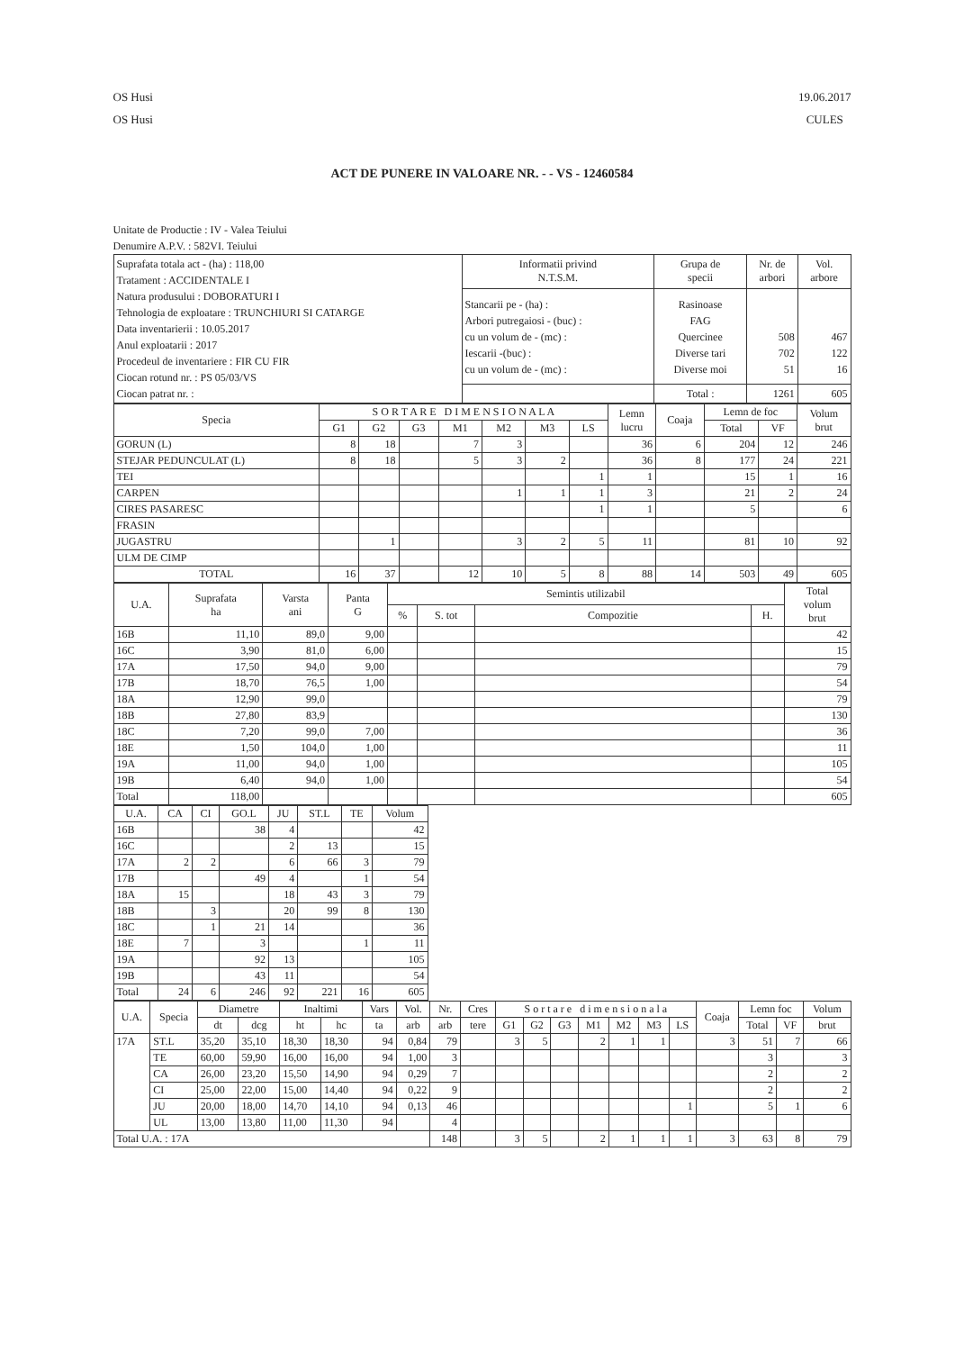OS Husi
OS Husi
19.06.2017
CULES
ACT DE PUNERE IN VALOARE NR. - - VS - 12460584
Unitate de Productie : IV - Valea Teiului
Denumire A.P.V. : 582VI. Teiului
| Suprafata totala act - (ha) : 118,00 Tratament : ACCIDENTALE I Natura produsului : DOBORATURI I Tehnologia de exploatare : TRUNCHIURI SI CATARGE Data inventarierii : 10.05.2017 Anul exploatarii : 2017 Procedeul de inventariere : FIR CU FIR Ciocan rotund nr. : PS 05/03/VS Ciocan patrat nr. : | Informatii privind N.T.S.M. | Grupa de specii | Nr. de arbori | Vol. arbore |
| | Stancarii pe - (ha) : Arbori putregaiosi - (buc) : cu un volum de - (mc) : Iescarii -(buc) : cu un volum de - (mc) : | Rasinoase FAG Quercinee Diverse tari Diverse moi | 508 702 51 | 467 122 16 |
| | | Total : | 1261 | 605 |
| Specia | S O R T A R E D I M E N S I O N A L A | | | | | | | Lemn lucru | Coaja | Lemn de foc | | Volum brut |
| --- | --- | --- | --- | --- | --- | --- | --- | --- | --- | --- | --- | --- |
| | G1 | G2 | G3 | M1 | M2 | M3 | LS | | | Total | VF | |
| GORUN (L) | 8 | 18 | | 7 | 3 | | | 36 | 6 | 204 | 12 | 246 |
| STEJAR PEDUNCULAT (L) | 8 | 18 | | 5 | 3 | 2 | | 36 | 8 | 177 | 24 | 221 |
| TEI | | | | | | | 1 | 1 | | 15 | 1 | 16 |
| CARPEN | | | | | 1 | 1 | 1 | 3 | | 21 | 2 | 24 |
| CIRES PASARESC | | | | | | | 1 | 1 | | 5 | | 6 |
| FRASIN | | | | | | | | | | | | |
| JUGASTRU | | 1 | | | 3 | 2 | 5 | 11 | | 81 | 10 | 92 |
| ULM DE CIMP | | | | | | | | | | | | |
| TOTAL | 16 | 37 | | 12 | 10 | 5 | 8 | 88 | 14 | 503 | 49 | 605 |
| U.A. | Suprafata ha | Varsta ani | Panta G | Semintis utilizabil | | | | Total volum brut |
| --- | --- | --- | --- | --- | --- | --- | --- | --- |
| | | | | % | S. tot | Compozitie | H. | |
| 16B | 11,10 | 89,0 | 9,00 | | | | | 42 |
| 16C | 3,90 | 81,0 | 6,00 | | | | | 15 |
| 17A | 17,50 | 94,0 | 9,00 | | | | | 79 |
| 17B | 18,70 | 76,5 | 1,00 | | | | | 54 |
| 18A | 12,90 | 99,0 | | | | | | 79 |
| 18B | 27,80 | 83,9 | | | | | | 130 |
| 18C | 7,20 | 99,0 | 7,00 | | | | | 36 |
| 18E | 1,50 | 104,0 | 1,00 | | | | | 11 |
| 19A | 11,00 | 94,0 | 1,00 | | | | | 105 |
| 19B | 6,40 | 94,0 | 1,00 | | | | | 54 |
| Total | 118,00 | | | | | | | 605 |
| U.A. | CA | CI | GO.L | JU | ST.L | TE | Volum |
| --- | --- | --- | --- | --- | --- | --- | --- |
| 16B | | | 38 | 4 | | | 42 |
| 16C | | | | 2 | 13 | | 15 |
| 17A | 2 | 2 | | 6 | 66 | 3 | 79 |
| 17B | | | 49 | 4 | | 1 | 54 |
| 18A | 15 | | | 18 | 43 | 3 | 79 |
| 18B | | 3 | | 20 | 99 | 8 | 130 |
| 18C | | 1 | 21 | 14 | | | 36 |
| 18E | 7 | | 3 | | | 1 | 11 |
| 19A | | | 92 | 13 | | | 105 |
| 19B | | | 43 | 11 | | | 54 |
| Total | 24 | 6 | 246 | 92 | 221 | 16 | 605 |
| U.A. | Specia | Diametre | | Inaltimi | | Vars | Vol. | Nr. | Cres | S o r t a r e d i m e n s i o n a l a | | | | | | | Coaja | Lemn foc | | Volum |
| --- | --- | --- | --- | --- | --- | --- | --- | --- | --- | --- | --- | --- | --- | --- | --- | --- | --- | --- | --- | --- |
| | | dt | dcg | ht | hc | ta | arb | arb | tere | G1 | G2 | G3 | M1 | M2 | M3 | LS | | Total | VF | brut |
| 17A | ST.L | 35,20 | 35,10 | 18,30 | 18,30 | 94 | 0,84 | 79 | | 3 | 5 | | 2 | 1 | 1 | | 3 | 51 | 7 | 66 |
| | TE | 60,00 | 59,90 | 16,00 | 16,00 | 94 | 1,00 | 3 | | | | | | | | | | 3 | | 3 |
| | CA | 26,00 | 23,20 | 15,50 | 14,90 | 94 | 0,29 | 7 | | | | | | | | | | 2 | | 2 |
| | CI | 25,00 | 22,00 | 15,00 | 14,40 | 94 | 0,22 | 9 | | | | | | | | | | 2 | | 2 |
| | JU | 20,00 | 18,00 | 14,70 | 14,10 | 94 | 0,13 | 46 | | | | | | | | 1 | | 5 | 1 | 6 |
| | UL | 13,00 | 13,80 | 11,00 | 11,30 | 94 | | 4 | | | | | | | | | | | | |
| Total U.A. : 17A | | | | | | | | 148 | | 3 | 5 | | 2 | 1 | 1 | 1 | 3 | 63 | 8 | 79 |